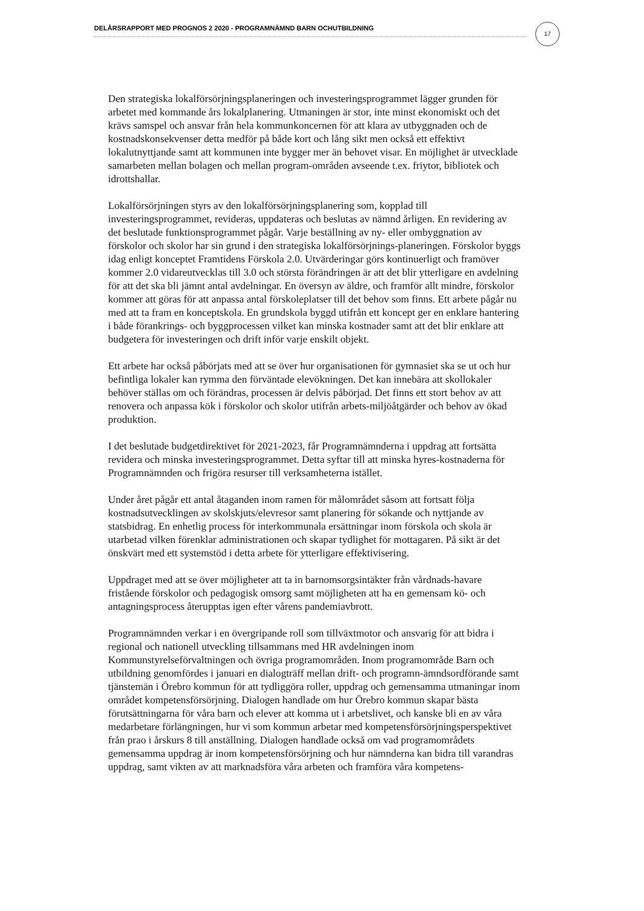DELÅRSRAPPORT MED PROGNOS 2 2020 - PROGRAMNÄMND BARN OCHUTBILDNING 17
Den strategiska lokalförsörjningsplaneringen och investeringsprogrammet lägger grunden för arbetet med kommande års lokalplanering. Utmaningen är stor, inte minst ekonomiskt och det krävs samspel och ansvar från hela kommunkoncernen för att klara av utbyggnaden och de kostnadskonsekvenser detta medför på både kort och lång sikt men också ett effektivt lokalutnyttjande samt att kommunen inte bygger mer än behovet visar. En möjlighet är utvecklade samarbeten mellan bolagen och mellan program-områden avseende t.ex. friytor, bibliotek och idrottshallar.
Lokalförsörjningen styrs av den lokalförsörjningsplanering som, kopplad till investeringsprogrammet, revideras, uppdateras och beslutas av nämnd årligen. En revidering av det beslutade funktionsprogrammet pågår. Varje beställning av ny- eller ombyggnation av förskolor och skolor har sin grund i den strategiska lokalförsörjnings-planeringen. Förskolor byggs idag enligt konceptet Framtidens Förskola 2.0. Utvärderingar görs kontinuerligt och framöver kommer 2.0 vidareutvecklas till 3.0 och största förändringen är att det blir ytterligare en avdelning för att det ska bli jämnt antal avdelningar. En översyn av äldre, och framför allt mindre, förskolor kommer att göras för att anpassa antal förskoleplatser till det behov som finns. Ett arbete pågår nu med att ta fram en konceptskola. En grundskola byggd utifrån ett koncept ger en enklare hantering i både förankrings- och byggprocessen vilket kan minska kostnader samt att det blir enklare att budgetera för investeringen och drift inför varje enskilt objekt.
Ett arbete har också påbörjats med att se över hur organisationen för gymnasiet ska se ut och hur befintliga lokaler kan rymma den förväntade elevökningen. Det kan innebära att skollokaler behöver ställas om och förändras, processen är delvis påbörjad. Det finns ett stort behov av att renovera och anpassa kök i förskolor och skolor utifrån arbets-miljöåtgärder och behov av ökad produktion.
I det beslutade budgetdirektivet för 2021-2023, får Programnämnderna i uppdrag att fortsätta revidera och minska investeringsprogrammet. Detta syftar till att minska hyres-kostnaderna för Programnämnden och frigöra resurser till verksamheterna istället.
Under året pågår ett antal åtaganden inom ramen för målområdet såsom att fortsatt följa kostnadsutvecklingen av skolskjuts/elevresor samt planering för sökande och nyttjande av statsbidrag. En enhetlig process för interkommunala ersättningar inom förskola och skola är utarbetad vilken förenklar administrationen och skapar tydlighet för mottagaren. På sikt är det önskvärt med ett systemstöd i detta arbete för ytterligare effektivisering.
Uppdraget med att se över möjligheter att ta in barnomsorgsintäkter från vårdnads-havare fristående förskolor och pedagogisk omsorg samt möjligheten att ha en gemensam kö- och antagningsprocess återupptas igen efter vårens pandemiavbrott.
Programnämnden verkar i en övergripande roll som tillväxtmotor och ansvarig för att bidra i regional och nationell utveckling tillsammans med HR avdelningen inom Kommunstyrelseförvaltningen och övriga programområden. Inom programområde Barn och utbildning genomfördes i januari en dialogträff mellan drift- och programn-ämndsordförande samt tjänstemän i Örebro kommun för att tydliggöra roller, uppdrag och gemensamma utmaningar inom området kompetensförsörjning. Dialogen handlade om hur Örebro kommun skapar bästa förutsättningarna för våra barn och elever att komma ut i arbetslivet, och kanske bli en av våra medarbetare förlängningen, hur vi som kommun arbetar med kompetensförsörjningsperspektivet från prao i årskurs 8 till anställning. Dialogen handlade också om vad programområdets gemensamma uppdrag är inom kompetensförsörjning och hur nämnderna kan bidra till varandras uppdrag, samt vikten av att marknadsföra våra arbeten och framföra våra kompetens-